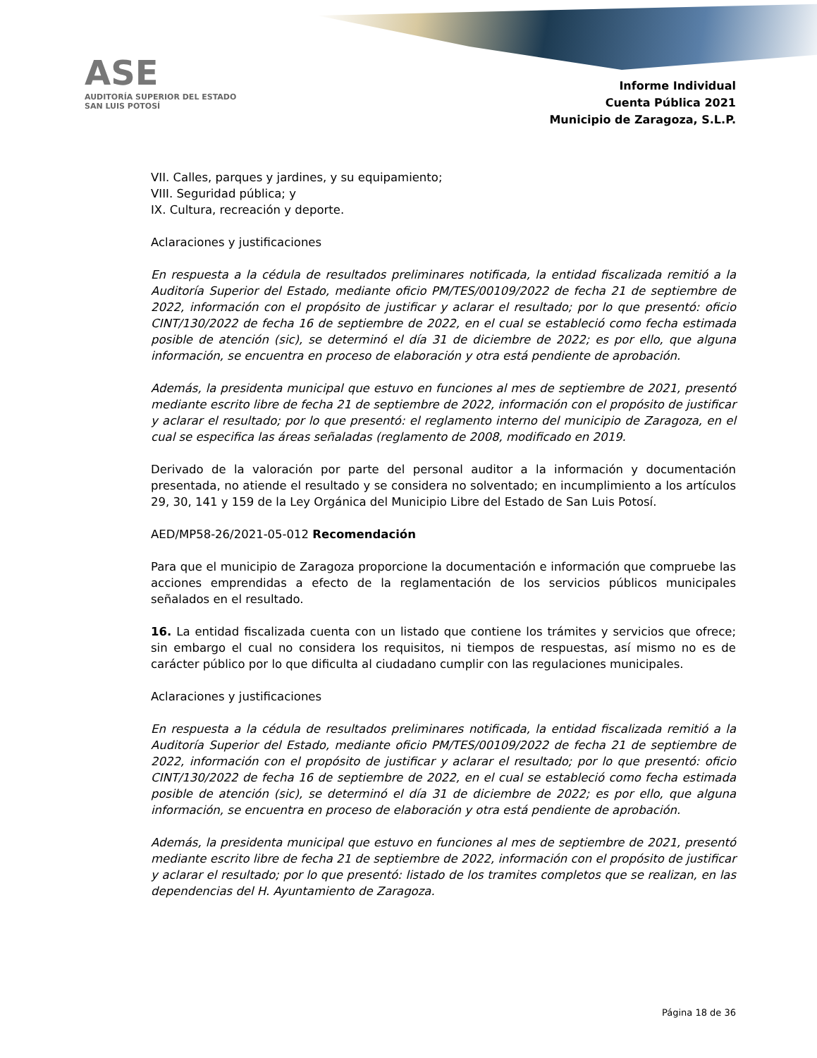ASE
AUDITORÍA SUPERIOR DEL ESTADO
SAN LUIS POTOSÍ
Informe Individual
Cuenta Pública 2021
Municipio de Zaragoza, S.L.P.
VII. Calles, parques y jardines, y su equipamiento;
VIII. Seguridad pública; y
IX. Cultura, recreación y deporte.
Aclaraciones y justificaciones
En respuesta a la cédula de resultados preliminares notificada, la entidad fiscalizada remitió a la Auditoría Superior del Estado, mediante oficio PM/TES/00109/2022 de fecha 21 de septiembre de 2022, información con el propósito de justificar y aclarar el resultado; por lo que presentó: oficio CINT/130/2022 de fecha 16 de septiembre de 2022, en el cual se estableció como fecha estimada posible de atención (sic), se determinó el día 31 de diciembre de 2022; es por ello, que alguna información, se encuentra en proceso de elaboración y otra está pendiente de aprobación.
Además, la presidenta municipal que estuvo en funciones al mes de septiembre de 2021, presentó mediante escrito libre de fecha 21 de septiembre de 2022, información con el propósito de justificar y aclarar el resultado; por lo que presentó: el reglamento interno del municipio de Zaragoza, en el cual se especifica las áreas señaladas (reglamento de 2008, modificado en 2019.
Derivado de la valoración por parte del personal auditor a la información y documentación presentada, no atiende el resultado y se considera no solventado; en incumplimiento a los artículos 29, 30, 141 y 159 de la Ley Orgánica del Municipio Libre del Estado de San Luis Potosí.
AED/MP58-26/2021-05-012 Recomendación
Para que el municipio de Zaragoza proporcione la documentación e información que compruebe las acciones emprendidas a efecto de la reglamentación de los servicios públicos municipales señalados en el resultado.
16. La entidad fiscalizada cuenta con un listado que contiene los trámites y servicios que ofrece; sin embargo el cual no considera los requisitos, ni tiempos de respuestas, así mismo no es de carácter público por lo que dificulta al ciudadano cumplir con las regulaciones municipales.
Aclaraciones y justificaciones
En respuesta a la cédula de resultados preliminares notificada, la entidad fiscalizada remitió a la Auditoría Superior del Estado, mediante oficio PM/TES/00109/2022 de fecha 21 de septiembre de 2022, información con el propósito de justificar y aclarar el resultado; por lo que presentó: oficio CINT/130/2022 de fecha 16 de septiembre de 2022, en el cual se estableció como fecha estimada posible de atención (sic), se determinó el día 31 de diciembre de 2022; es por ello, que alguna información, se encuentra en proceso de elaboración y otra está pendiente de aprobación.
Además, la presidenta municipal que estuvo en funciones al mes de septiembre de 2021, presentó mediante escrito libre de fecha 21 de septiembre de 2022, información con el propósito de justificar y aclarar el resultado; por lo que presentó: listado de los tramites completos que se realizan, en las dependencias del H. Ayuntamiento de Zaragoza.
Página 18 de 36